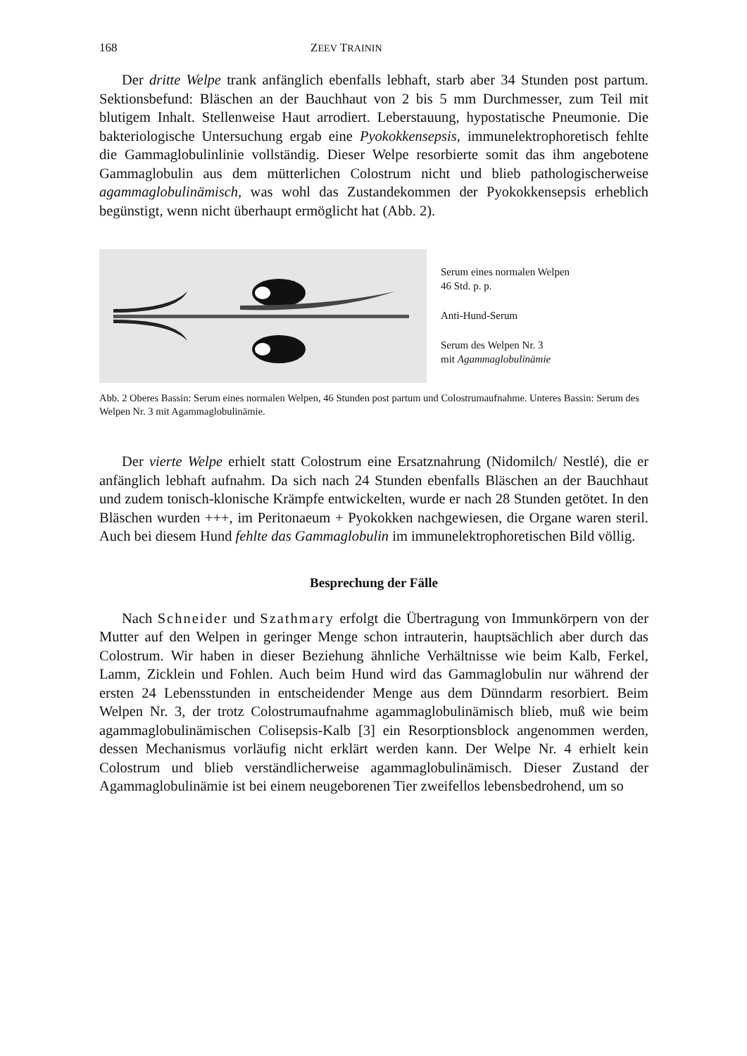168 ZEEV TRAININ
Der dritte Welpe trank anfänglich ebenfalls lebhaft, starb aber 34 Stunden post partum. Sektionsbefund: Bläschen an der Bauchhaut von 2 bis 5 mm Durchmesser, zum Teil mit blutigem Inhalt. Stellenweise Haut arrodiert. Leberstauung, hypostatische Pneumonie. Die bakteriologische Untersuchung ergab eine Pyokokkensepsis, immunelektrophoretisch fehlte die Gammaglobulinlinie vollständig. Dieser Welpe resorbierte somit das ihm angebotene Gammaglobulin aus dem mütterlichen Colostrum nicht und blieb pathologischerweise agammaglobulinämisch, was wohl das Zustandekommen der Pyokokkensepsis erheblich begünstigt, wenn nicht überhaupt ermöglicht hat (Abb. 2).
Serum eines normalen Welpen
46 Std. p. p.
Anti-Hund-Serum
Serum des Welpen Nr. 3
mit Agammaglobulinämie
Abb. 2 Oberes Bassin: Serum eines normalen Welpen, 46 Stunden post partum und Colostrumaufnahme. Unteres Bassin: Serum des Welpen Nr. 3 mit Agammaglobulinämie.
Der vierte Welpe erhielt statt Colostrum eine Ersatznahrung (Nidomilch/ Nestlé), die er anfänglich lebhaft aufnahm. Da sich nach 24 Stunden ebenfalls Bläschen an der Bauchhaut und zudem tonisch-klonische Krämpfe entwickelten, wurde er nach 28 Stunden getötet. In den Bläschen wurden +++, im Peritonaeum + Pyokokken nachgewiesen, die Organe waren steril. Auch bei diesem Hund fehlte das Gammaglobulin im immunelektrophoretischen Bild völlig.
Besprechung der Fälle
Nach Schneider und Szathmary erfolgt die Übertragung von Immunkörpern von der Mutter auf den Welpen in geringer Menge schon intrauterin, hauptsächlich aber durch das Colostrum. Wir haben in dieser Beziehung ähnliche Verhältnisse wie beim Kalb, Ferkel, Lamm, Zicklein und Fohlen. Auch beim Hund wird das Gammaglobulin nur während der ersten 24 Lebensstunden in entscheidender Menge aus dem Dünndarm resorbiert. Beim Welpen Nr. 3, der trotz Colostrumaufnahme agammaglobulinämisch blieb, muß wie beim agammaglobulinämischen Colisepsis-Kalb [3] ein Resorptionsblock angenommen werden, dessen Mechanismus vorläufig nicht erklärt werden kann. Der Welpe Nr. 4 erhielt kein Colostrum und blieb verständlicherweise agammaglobulinämisch. Dieser Zustand der Agammaglobulinämie ist bei einem neugeborenen Tier zweifellos lebensbedrohend, um so